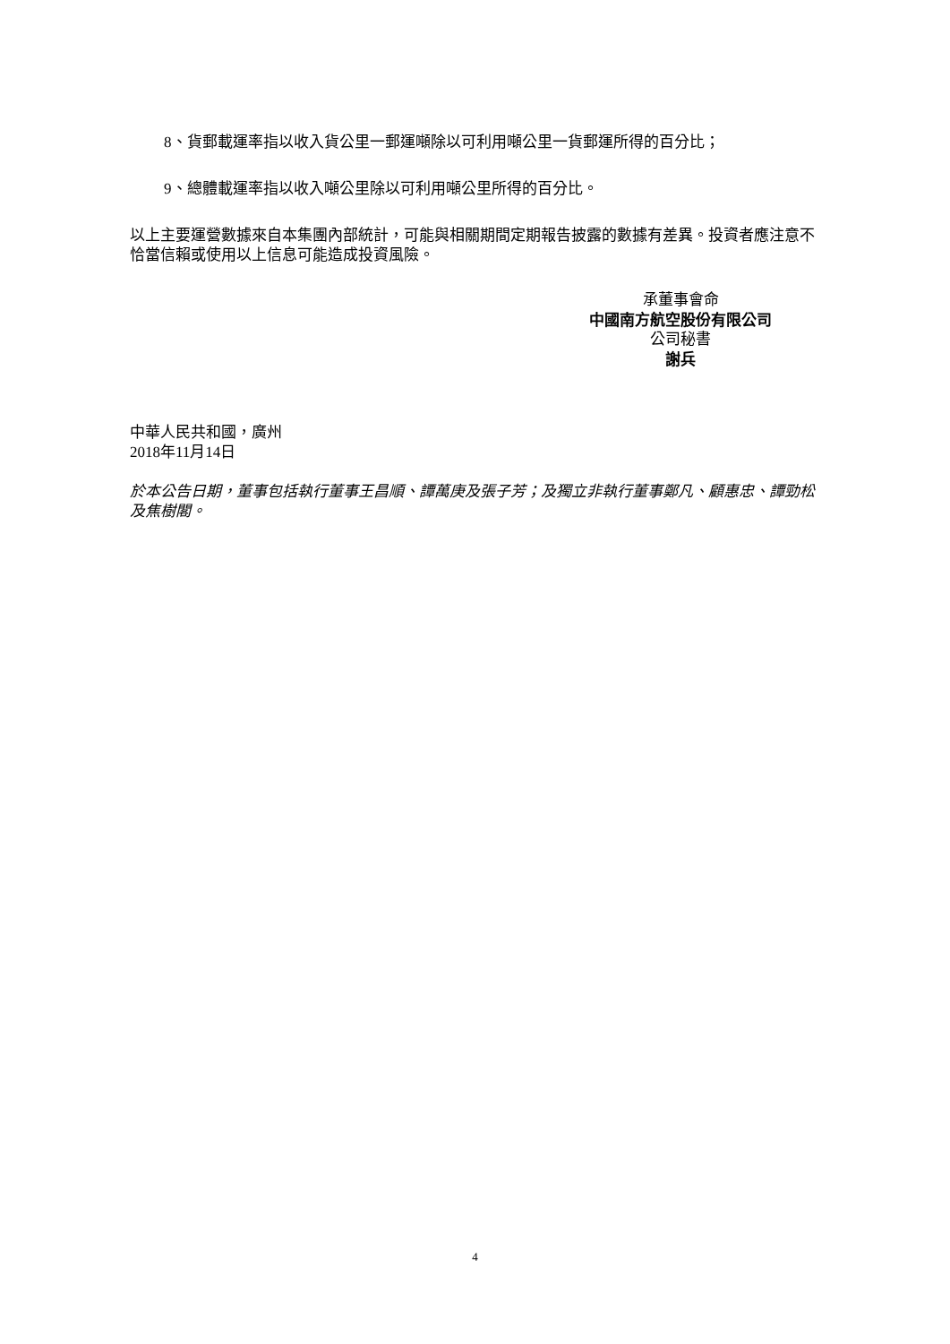8、貨郵載運率指以收入貨公里一郵運噸除以可利用噸公里一貨郵運所得的百分比；
9、總體載運率指以收入噸公里除以可利用噸公里所得的百分比。
以上主要運營數據來自本集團內部統計，可能與相關期間定期報告披露的數據有差異。投資者應注意不恰當信賴或使用以上信息可能造成投資風險。
承董事會命
中國南方航空股份有限公司
公司秘書
謝兵
中華人民共和國，廣州
2018年11月14日
於本公告日期，董事包括執行董事王昌順、譚萬庚及張子芳；及獨立非執行董事鄭凡、顧惠忠、譚勁松及焦樹閣。
4